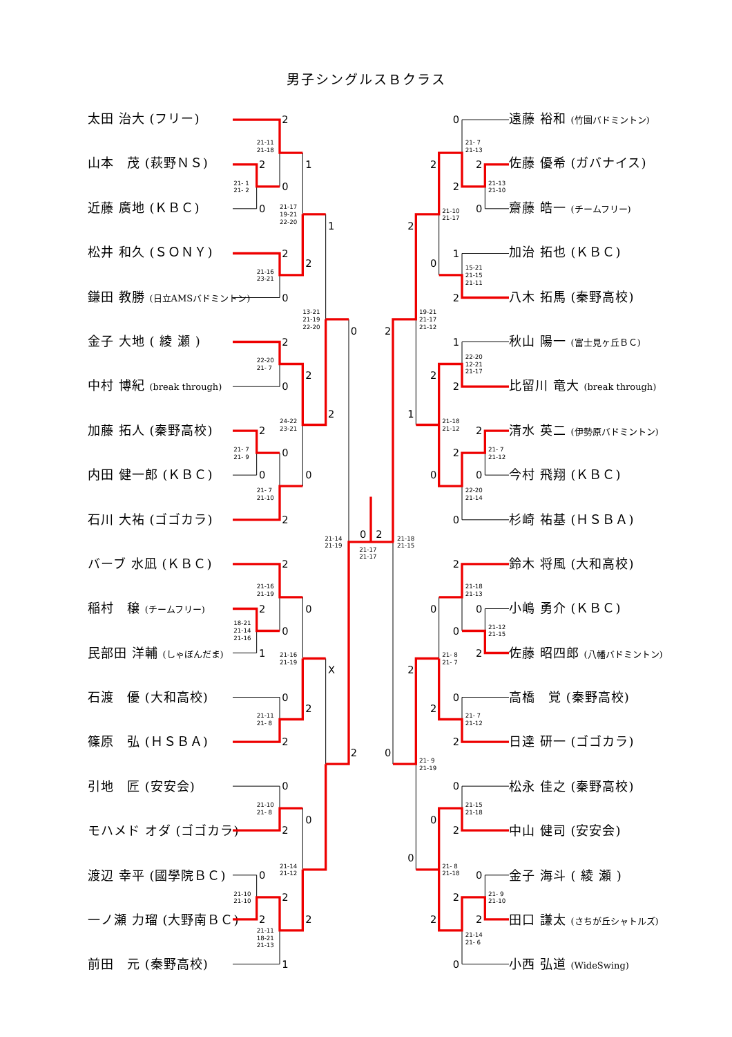男子シングルスＢクラス
太田 治大 (フリー)
山本　茂 (萩野ＮＳ)
近藤 廣地 (ＫＢＣ)
松井 和久 (ＳＯＮＹ)
鎌田 教勝 (日立AMSバドミントン)
金子 大地 ( 綾 瀬 )
中村 博紀 (break through)
加藤 拓人 (秦野高校)
内田 健一郎 (ＫＢＣ)
石川 大祐 (ゴゴカラ)
バーブ 水凪 (ＫＢＣ)
稲村　穣 (チームフリー)
民部田 洋輔 (しゃぼんだま)
石渡　優 (大和高校)
篠原　弘 (ＨＳＢＡ)
引地　匠 (安安会)
モハメド オダ (ゴゴカラ)
渡辺 幸平 (國學院ＢＣ)
一ノ瀬 力瑠 (大野南ＢＣ)
前田　元 (秦野高校)
2
2
0
0
1
2
0
2
1
2
0
2
2
0
0
2
0
2
0
2
2
1
0
0
0
2
2
X
2
0
2
0
0
2
2
1
2
0
2
0
2
0
2
2
1
2
0
2
2
1
2
2
2
0
2
0
0
1
2
0
2
0
0
0
2
2
2
0
0
2
0
0
2
2
0
2
0
21-11
21-18
21- 1
21- 2
21-17
19-21
22-20
21-16
23-21
13-21
21-19
22-20
22-20
21- 7
24-22
23-21
21- 7
21- 9
21- 7
21-10
21-14
21-19
21-17
21-17
21-18
21-15
21-16
21-19
18-21
21-14
21-16
21-16
21-19
21-11
21- 8
21-10
21- 8
21-14
21-12
21-10
21-10
21-11
18-21
21-13
21- 7
21-13
21-13
21-10
21-10
21-17
15-21
21-15
21-11
19-21
21-17
21-12
22-20
12-21
21-17
21-18
21-12
21- 7
21-12
22-20
21-14
21-18
21-13
21-12
21-15
21- 8
21- 7
21- 7
21-12
21- 9
21-19
21-15
21-18
21- 8
21-18
21- 9
21-10
21-14
21- 6
遠藤 裕和 (竹園バドミントン)
佐藤 優希 (ガバナイス)
齋藤 皓一 (チームフリー)
加治 拓也 (ＫＢＣ)
八木 拓馬 (秦野高校)
秋山 陽一 (富士見ヶ丘ＢＣ)
比留川 竜大 (break through)
清水 英二 (伊勢原バドミントン)
今村 飛翔 (ＫＢＣ)
杉崎 祐基 (ＨＳＢＡ)
鈴木 将風 (大和高校)
小嶋 勇介 (ＫＢＣ)
佐藤 昭四郎 (八幡バドミントン)
高橋　覚 (秦野高校)
日達 研一 (ゴゴカラ)
松永 佳之 (秦野高校)
中山 健司 (安安会)
金子 海斗 ( 綾 瀬 )
田口 謙太 (さちが丘シャトルズ)
小西 弘道 (WideSwing)